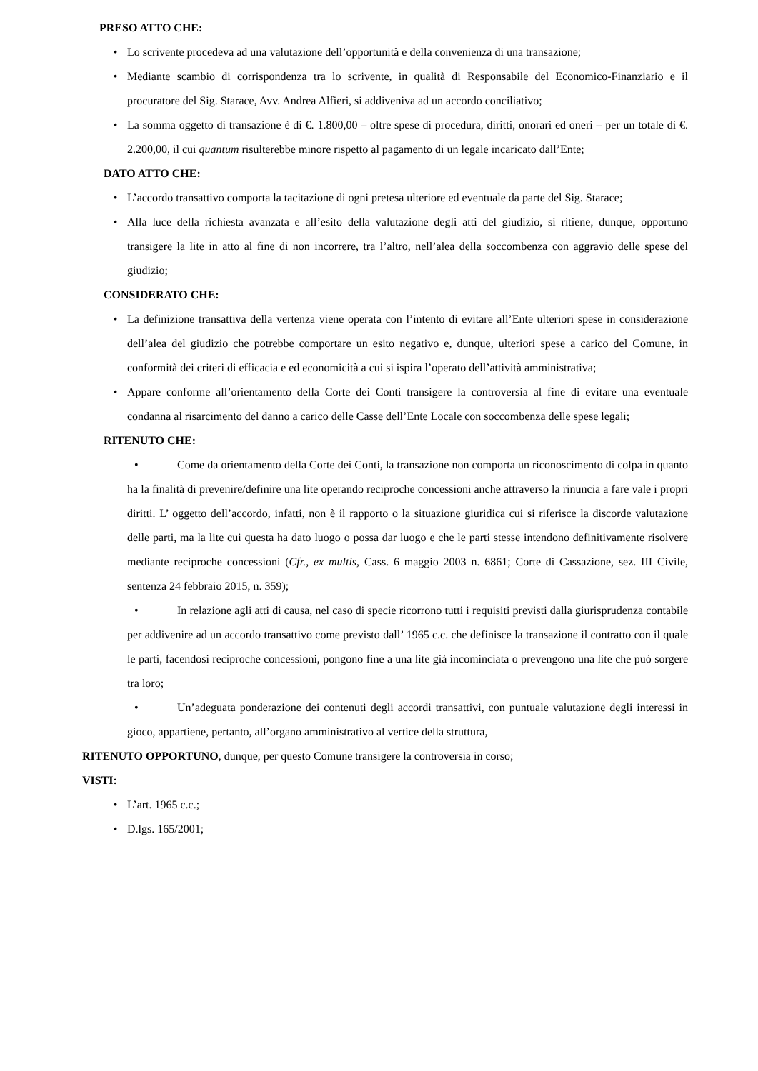PRESO ATTO CHE:
• Lo scrivente procedeva ad una valutazione dell’opportunità e della convenienza di una transazione;
• Mediante scambio di corrispondenza tra lo scrivente, in qualità di Responsabile del Economico-Finanziario e il procuratore del Sig. Starace, Avv. Andrea Alfieri, si addiveniva ad un accordo conciliativo;
• La somma oggetto di transazione è di €. 1.800,00 – oltre spese di procedura, diritti, onorari ed oneri – per un totale di €. 2.200,00, il cui quantum risulterebbe minore rispetto al pagamento di un legale incaricato dall’Ente;
DATO ATTO CHE:
• L’accordo transattivo comporta la tacitazione di ogni pretesa ulteriore ed eventuale da parte del Sig. Starace;
• Alla luce della richiesta avanzata e all’esito della valutazione degli atti del giudizio, si ritiene, dunque, opportuno transigere la lite in atto al fine di non incorrere, tra l’altro, nell’alea della soccombenza con aggravio delle spese del giudizio;
CONSIDERATO CHE:
• La definizione transattiva della vertenza viene operata con l’intento di evitare all’Ente ulteriori spese in considerazione dell’alea del giudizio che potrebbe comportare un esito negativo e, dunque, ulteriori spese a carico del Comune, in conformità dei criteri di efficacia e ed economicità a cui si ispira l’operato dell’attività amministrativa;
• Appare conforme all’orientamento della Corte dei Conti transigere la controversia al fine di evitare una eventuale condanna al risarcimento del danno a carico delle Casse dell’Ente Locale con soccombenza delle spese legali;
RITENUTO CHE:
• Come da orientamento della Corte dei Conti, la transazione non comporta un riconoscimento di colpa in quanto ha la finalità di prevenire/definire una lite operando reciproche concessioni anche attraverso la rinuncia a fare vale i propri diritti. L’ oggetto dell’accordo, infatti, non è il rapporto o la situazione giuridica cui si riferisce la discorde valutazione delle parti, ma la lite cui questa ha dato luogo o possa dar luogo e che le parti stesse intendono definitivamente risolvere mediante reciproche concessioni (Cfr., ex multis, Cass. 6 maggio 2003 n. 6861; Corte di Cassazione, sez. III Civile, sentenza 24 febbraio 2015, n. 359);
• In relazione agli atti di causa, nel caso di specie ricorrono tutti i requisiti previsti dalla giurisprudenza contabile per addivenire ad un accordo transattivo come previsto dall’ 1965 c.c. che definisce la transazione il contratto con il quale le parti, facendosi reciproche concessioni, pongono fine a una lite già incominciata o prevengono una lite che può sorgere tra loro;
• Un’adeguata ponderazione dei contenuti degli accordi transattivi, con puntuale valutazione degli interessi in gioco, appartiene, pertanto, all’organo amministrativo al vertice della struttura,
RITENUTO OPPORTUNO, dunque, per questo Comune transigere la controversia in corso;
VISTI:
• L’art. 1965 c.c.;
• D.lgs. 165/2001;